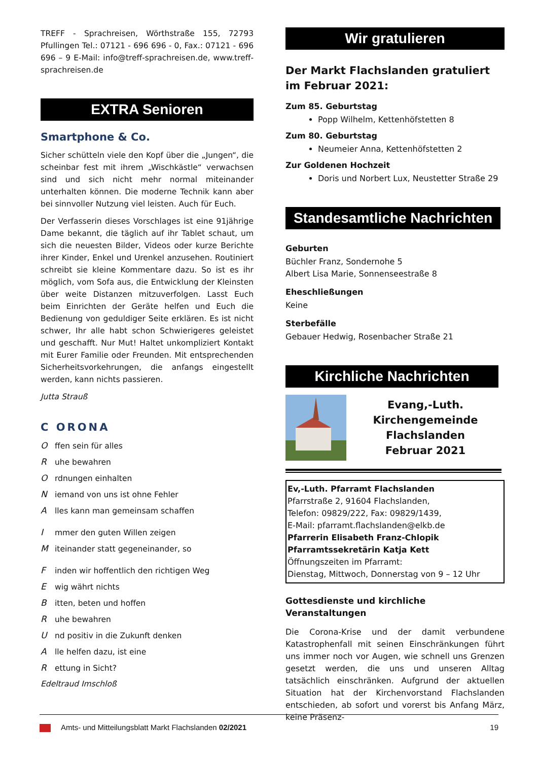TREFF - Sprachreisen, Wörthstraße 155, 72793 Pfullingen Tel.: 07121 - 696 696 - 0, Fax.: 07121 - 696 696 – 9 E-Mail: info@treff-sprachreisen.de, www.treff-sprachreisen.de
EXTRA Senioren
Smartphone & Co.
Sicher schütteln viele den Kopf über die „Jungen“, die scheinbar fest mit ihrem „Wischkästle“ verwachsen sind und sich nicht mehr normal miteinander unterhalten können. Die moderne Technik kann aber bei sinnvoller Nutzung viel leisten. Auch für Euch.
Der Verfasserin dieses Vorschlages ist eine 91jährige Dame bekannt, die täglich auf ihr Tablet schaut, um sich die neuesten Bilder, Videos oder kurze Berichte ihrer Kinder, Enkel und Urenkel anzusehen. Routiniert schreibt sie kleine Kommentare dazu. So ist es ihr möglich, vom Sofa aus, die Entwicklung der Kleinsten über weite Distanzen mitzuverfolgen. Lasst Euch beim Einrichten der Geräte helfen und Euch die Bedienung von geduldiger Seite erklären. Es ist nicht schwer, Ihr alle habt schon Schwierigeres geleistet und geschafft. Nur Mut! Haltet unkompliziert Kontakt mit Eurer Familie oder Freunden. Mit entsprechenden Sicherheitsvorkehrungen, die anfangs eingestellt werden, kann nichts passieren.
Jutta Strauß
C ORONA
Offen sein für alles
Ruhe bewahren
Ordnungen einhalten
Niemand von uns ist ohne Fehler
Alles kann man gemeinsam schaffen
Immer den guten Willen zeigen
Miteinander statt gegeneinander, so
Finden wir hoffentlich den richtigen Weg
Ewig währt nichts
Bitten, beten und hoffen
Ruhe bewahren
Und positiv in die Zukunft denken
Alle helfen dazu, ist eine
Rettung in Sicht?
Edeltraud Imschloß
Wir gratulieren
Der Markt Flachslanden gratuliert im Februar 2021:
Zum 85. Geburtstag
Popp Wilhelm, Kettenhöfstetten 8
Zum 80. Geburtstag
Neumeier Anna, Kettenhöfstetten 2
Zur Goldenen Hochzeit
Doris und Norbert Lux, Neustetter Straße 29
Standesamtliche Nachrichten
Geburten
Büchler Franz, Sondernohe 5
Albert Lisa Marie, Sonnenseestraße 8
Eheschließungen
Keine
Sterbefälle
Gebauer Hedwig, Rosenbacher Straße 21
Kirchliche Nachrichten
Evang,-Luth.
Kirchengemeinde
Flachslanden
Februar 2021
Ev,-Luth. Pfarramt Flachslanden
Pfarrstraße 2, 91604 Flachslanden,
Telefon: 09829/222, Fax: 09829/1439,
E-Mail: pfarramt.flachslanden@elkb.de
Pfarrerin Elisabeth Franz-Chlopik
Pfarramtssekretärin Katja Kett
Öffnungszeiten im Pfarramt:
Dienstag, Mittwoch, Donnerstag von 9 – 12 Uhr
Gottesdienste und kirchliche Veranstaltungen
Die Corona-Krise und der damit verbundene Katastrophenfall mit seinen Einschränkungen führt uns immer noch vor Augen, wie schnell uns Grenzen gesetzt werden, die uns und unseren Alltag tatsächlich einschränken. Aufgrund der aktuellen Situation hat der Kirchenvorstand Flachslanden entschieden, ab sofort und vorerst bis Anfang März, keine Präsenz-
Amts- und Mitteilungsblatt Markt Flachslanden 02/2021 19